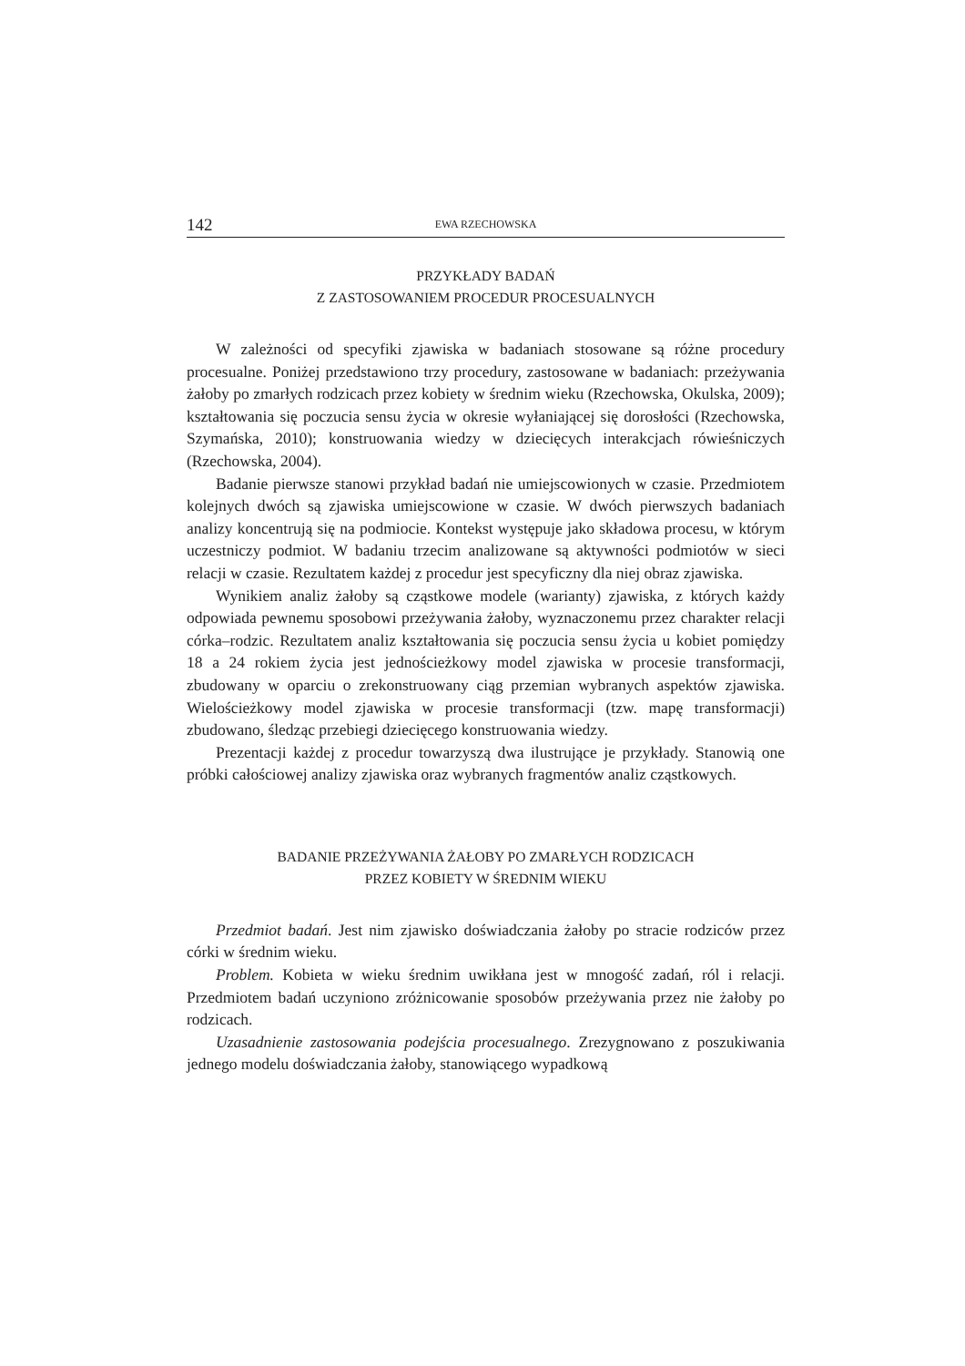142 EWA RZECHOWSKA
PRZYKŁADY BADAŃ
Z ZASTOSOWANIEM PROCEDUR PROCESUALNYCH
W zależności od specyfiki zjawiska w badaniach stosowane są różne procedury procesualne. Poniżej przedstawiono trzy procedury, zastosowane w badaniach: przeżywania żałoby po zmarłych rodzicach przez kobiety w średnim wieku (Rzechowska, Okulska, 2009); kształtowania się poczucia sensu życia w okresie wyłaniającej się dorosłości (Rzechowska, Szymańska, 2010); konstruowania wiedzy w dziecięcych interakcjach rówieśniczych (Rzechowska, 2004).
Badanie pierwsze stanowi przykład badań nie umiejscowionych w czasie. Przedmiotem kolejnych dwóch są zjawiska umiejscowione w czasie. W dwóch pierwszych badaniach analizy koncentrują się na podmiocie. Kontekst występuje jako składowa procesu, w którym uczestniczy podmiot. W badaniu trzecim analizowane są aktywności podmiotów w sieci relacji w czasie. Rezultatem każdej z procedur jest specyficzny dla niej obraz zjawiska.
Wynikiem analiz żałoby są cząstkowe modele (warianty) zjawiska, z których każdy odpowiada pewnemu sposobowi przeżywania żałoby, wyznaczonemu przez charakter relacji córka–rodzic. Rezultatem analiz kształtowania się poczucia sensu życia u kobiet pomiędzy 18 a 24 rokiem życia jest jednościeżkowy model zjawiska w procesie transformacji, zbudowany w oparciu o zrekonstruowany ciąg przemian wybranych aspektów zjawiska. Wielościeżkowy model zjawiska w procesie transformacji (tzw. mapę transformacji) zbudowano, śledząc przebiegi dziecięcego konstruowania wiedzy.
Prezentacji każdej z procedur towarzyszą dwa ilustrujące je przykłady. Stanowią one próbki całościowej analizy zjawiska oraz wybranych fragmentów analiz cząstkowych.
BADANIE PRZEŻYWANIA ŻAŁOBY PO ZMARŁYCH RODZICACH
PRZEZ KOBIETY W ŚREDNIM WIEKU
Przedmiot badań. Jest nim zjawisko doświadczania żałoby po stracie rodziców przez córki w średnim wieku.
Problem. Kobieta w wieku średnim uwikłana jest w mnogość zadań, ról i relacji. Przedmiotem badań uczyniono zróżnicowanie sposobów przeżywania przez nie żałoby po rodzicach.
Uzasadnienie zastosowania podejścia procesualnego. Zrezygnowano z poszukiwania jednego modelu doświadczania żałoby, stanowiącego wypadkową